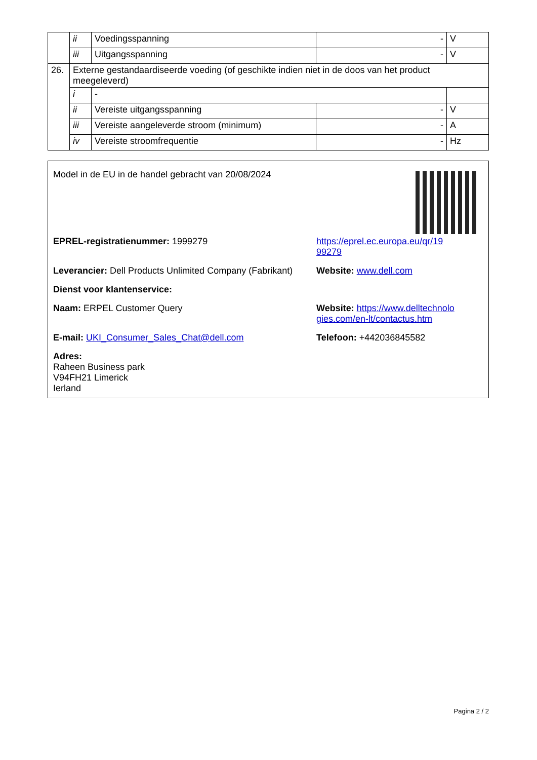| | ii | Voedingsspanning | - | V |
| | iii | Uitgangsspanning | - | V |
| 26. | Externe gestandaardiseerde voeding (of geschikte indien niet in de doos van het product meegeleverd) | | | |
| | i | - | | |
| | ii | Vereiste uitgangsspanning | - | V |
| | iii | Vereiste aangeleverde stroom (minimum) | - | A |
| | iv | Vereiste stroomfrequentie | - | Hz |
Model in de EU in de handel gebracht van 20/08/2024
EPREL-registratienummer: 1999279 https://eprel.ec.europa.eu/qr/19
99279
Leverancier: Dell Products Unlimited Company (Fabrikant)
Website: www.dell.com
Dienst voor klantenservice:
Naam: ERPEL Customer Query Website: https://www.delltechnolo
gies.com/en-lt/contactus.htm
E-mail: UKI_Consumer_Sales_Chat@dell.com Telefoon: +442036845582
Adres:
Raheen Business park
V94FH21 Limerick
Ierland
Pagina 2 / 2